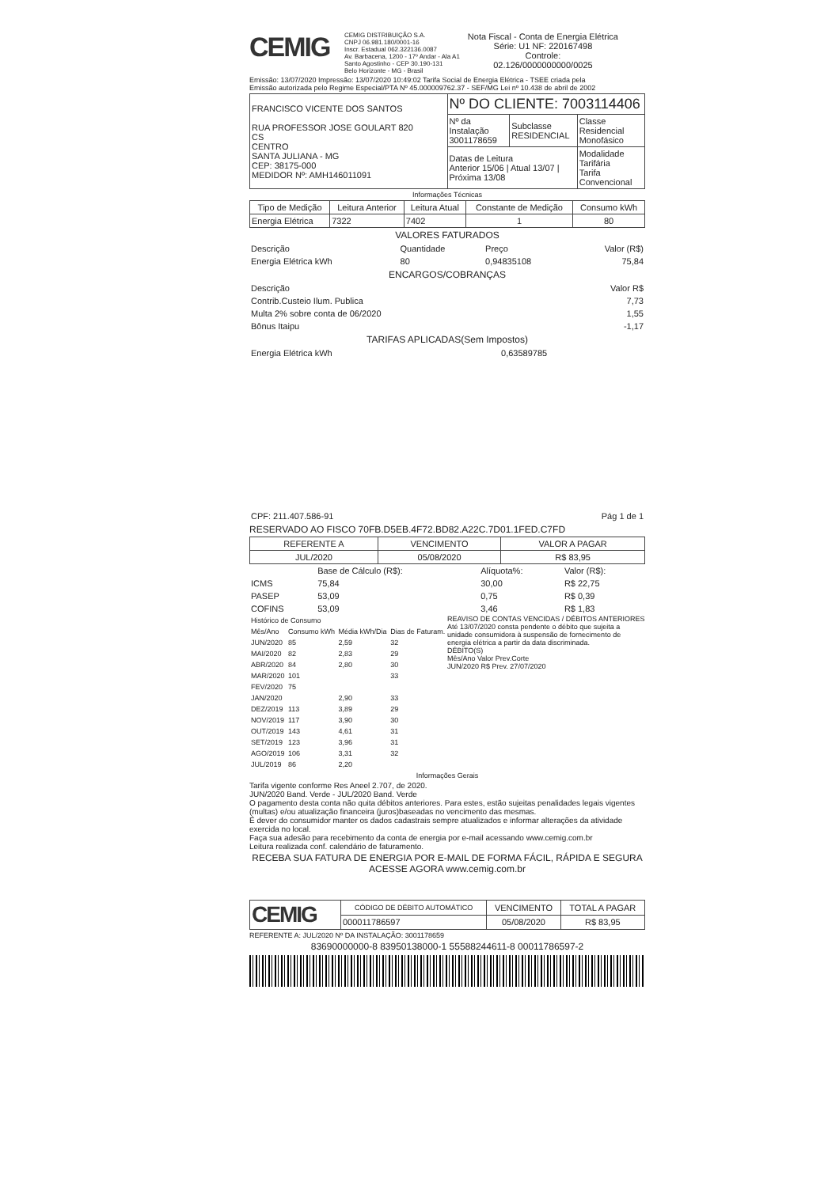CEMIG
CEMIG DISTRIBUIÇÃO S.A.
CNPJ 06.981.180/0001-16
Inscr. Estadual 062.322136.0087
Av. Barbacena, 1200 - 17º Andar - Ala A1
Santo Agostinho - CEP 30.190-131
Belo Horizonte - MG - Brasil
Nota Fiscal - Conta de Energia Elétrica
Série: U1 NF: 220167498
Controle:
02.126/0000000000/0025
Emissão: 13/07/2020 Impressão: 13/07/2020 10:49:02 Tarifa Social de Energia Elétrica - TSEE criada pela
Emissão autorizada pelo Regime Especial/PTA Nº 45.000009762.37 - SEF/MG Lei nº 10.438 de abril de 2002
| FRANCISCO VICENTE DOS SANTOS RUA PROFESSOR JOSE GOULART 820 CS CENTRO SANTA JULIANA - MG CEP: 38175-000 MEDIDOR Nº: AMH146011091 | Nº DO CLIENTE: 7003114406 | | |
| | Nº da Instalação 3001178659 | Subclasse RESIDENCIAL | Classe Residencial Monofásico |
| | Datas de Leitura Anterior 15/06 / Atual 13/07 / Próxima 13/08 | | Modalidade Tarifária Tarifa Convencional |
Informações Técnicas
| Tipo de Medição | Leitura Anterior | Leitura Atual | Constante de Medição | Consumo kWh |
| --- | --- | --- | --- | --- |
| Energia Elétrica | 7322 | 7402 | 1 | 80 |
VALORES FATURADOS
| Descrição | Quantidade | Preço | Valor (R$) |
| Energia Elétrica kWh | 80 | 0,94835108 | 75,84 |
ENCARGOS/COBRANÇAS
| Descrição | Valor R$ |
| Contrib.Custeio Ilum. Publica | 7,73 |
| Multa 2% sobre conta de 06/2020 | 1,55 |
| Bônus Itaipu | -1,17 |
TARIFAS APLICADAS(Sem Impostos)
| Energia Elétrica kWh | 0,63589785 |
| CPF: 211.407.586-91 | Pág 1 de 1 |
RESERVADO AO FISCO 70FB.D5EB.4F72.BD82.A22C.7D01.1FED.C7FD
| REFERENTE A | VENCIMENTO | VALOR A PAGAR |
| --- | --- | --- |
| JUL/2020 | 05/08/2020 | R$ 83,95 |
| | Base de Cálculo (R$): | Alíquota%: | Valor (R$): |
| ICMS | 75,84 | 30,00 | R$ 22,75 |
| PASEP | 53,09 | 0,75 | R$ 0,39 |
| COFINS | 53,09 | 3,46 | R$ 1,83 |
| Histórico de Consumo | | | |
| Mês/Ano | Consumo kWh | Média kWh/Dia | Dias de Faturam. |
| JUN/2020 | 85 | 2,59 | 32 |
| MAI/2020 | 82 | 2,83 | 29 |
| ABR/2020 | 84 | 2,80 | 30 |
| MAR/2020 | 101 | | 33 |
| FEV/2020 | 75 | | |
| JAN/2020 | | 2,90 | 33 |
| DEZ/2019 | 113 | 3,89 | 29 |
| NOV/2019 | 117 | 3,90 | 30 |
| OUT/2019 | 143 | 4,61 | 31 |
| SET/2019 | 123 | 3,96 | 31 |
| AGO/2019 | 106 | 3,31 | 32 |
| JUL/2019 | 86 | 2,20 | |
REAVISO DE CONTAS VENCIDAS / DÉBITOS ANTERIORES
Até 13/07/2020 consta pendente o débito que sujeita a unidade consumidora à suspensão de fornecimento de energia elétrica a partir da data discriminada.
DÉBITO(S)
Mês/Ano Valor Prev.Corte
JUN/2020 R$ Prev. 27/07/2020
Informações Gerais
Tarifa vigente conforme Res Aneel 2.707, de 2020.
JUN/2020 Band. Verde - JUL/2020 Band. Verde
O pagamento desta conta não quita débitos anteriores. Para estes, estão sujeitas penalidades legais vigentes (multas) e/ou atualização financeira (juros)baseadas no vencimento das mesmas.
É dever do consumidor manter os dados cadastrais sempre atualizados e informar alterações da atividade exercida no local.
Faça sua adesão para recebimento da conta de energia por e-mail acessando www.cemig.com.br
Leitura realizada conf. calendário de faturamento.
RECEBA SUA FATURA DE ENERGIA POR E-MAIL DE FORMA FÁCIL, RÁPIDA E SEGURA
ACESSE AGORA www.cemig.com.br
| CEMIG | CÓDIGO DE DÉBITO AUTOMÁTICO | VENCIMENTO | TOTAL A PAGAR |
| | 000011786597 | 05/08/2020 | R$ 83,95 |
REFERENTE A: JUL/2020 Nº DA INSTALAÇÃO: 3001178659
83690000000-8 83950138000-1 55588244611-8 00011786597-2